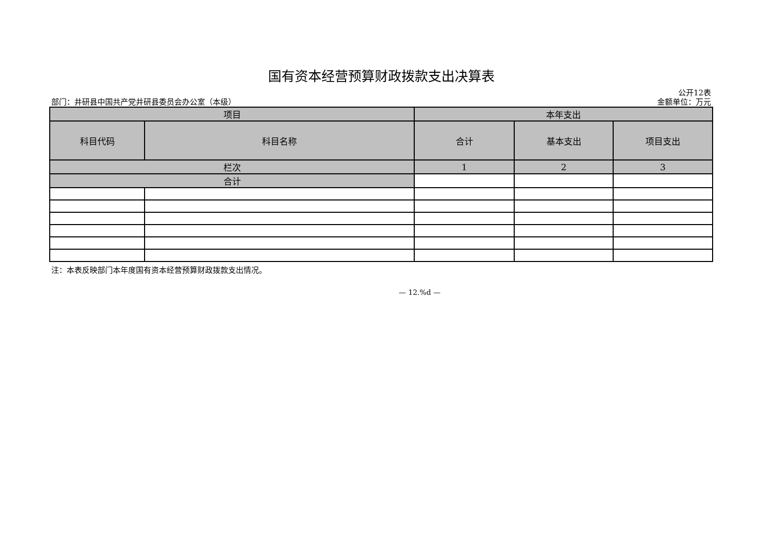国有资本经营预算财政拨款支出决算表
公开12表
部门：井研县中国共产党井研县委员会办公室（本级） 金额单位：万元
| 项目 | | 本年支出 | | |
| --- | --- | --- | --- | --- |
| 科目代码 | 科目名称 | 合计 | 基本支出 | 项目支出 |
| 栏次 | | 1 | 2 | 3 |
| 合计 | | | | |
注：本表反映部门本年度国有资本经营预算财政拨款支出情况。
— 12.%d —